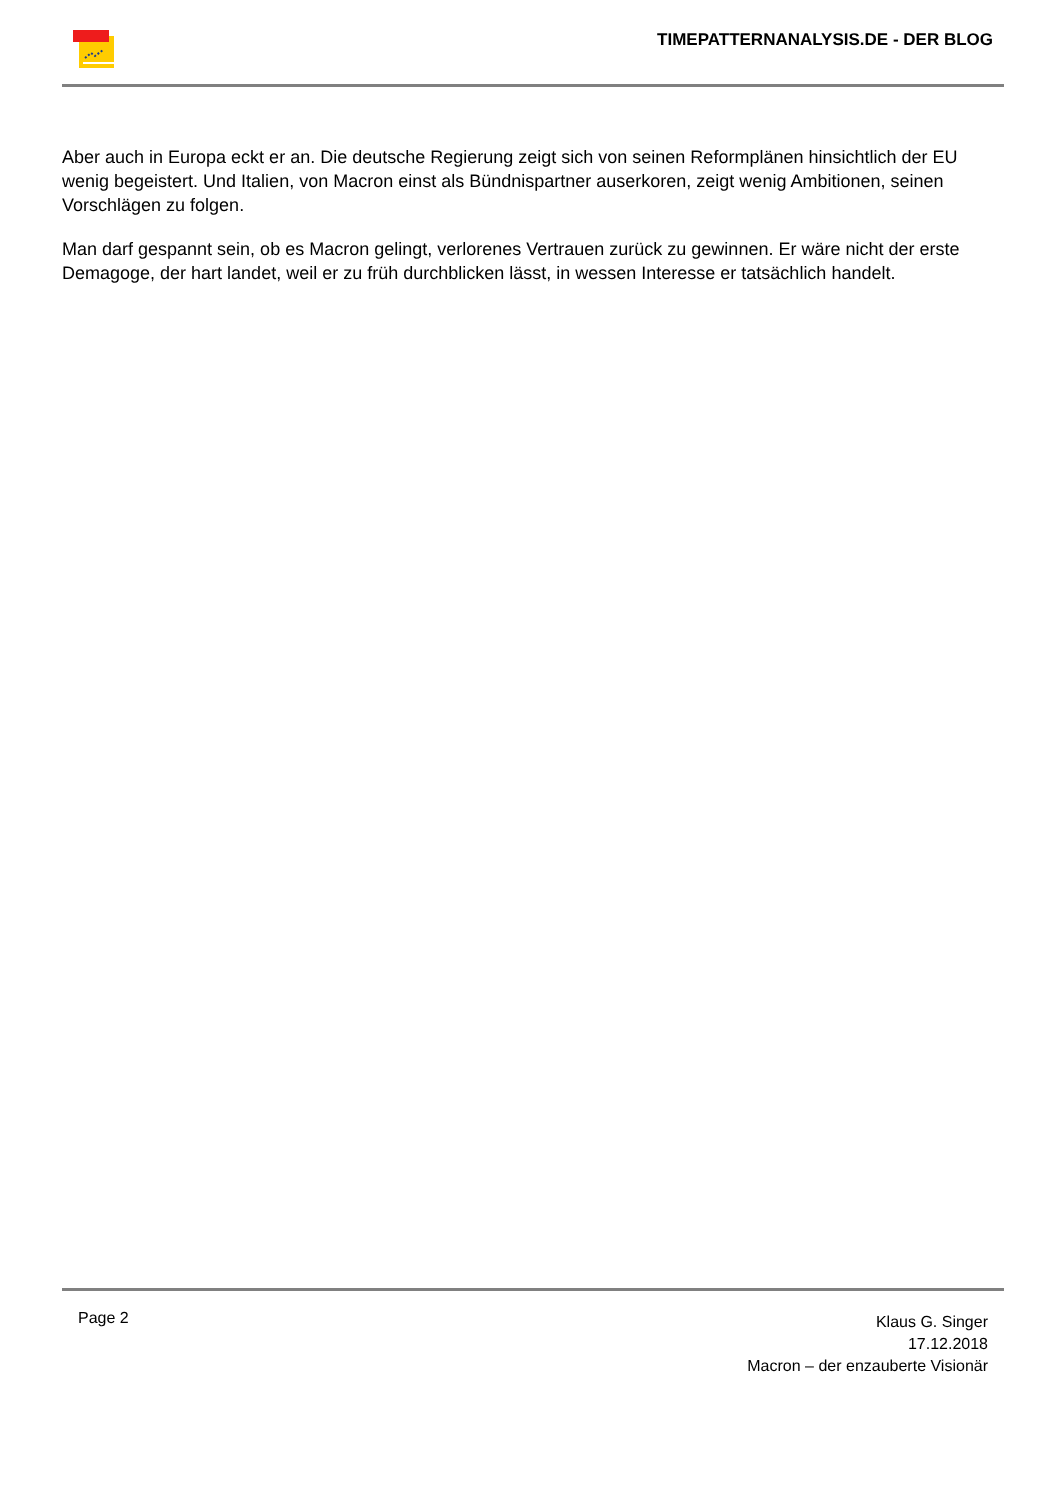TIMEPATTERNANALYSIS.DE - DER BLOG
Aber auch in Europa eckt er an. Die deutsche Regierung zeigt sich von seinen Reformplänen hinsichtlich der EU wenig begeistert. Und Italien, von Macron einst als Bündnispartner auserkoren, zeigt wenig Ambitionen, seinen Vorschlägen zu folgen.
Man darf gespannt sein, ob es Macron gelingt, verlorenes Vertrauen zurück zu gewinnen. Er wäre nicht der erste Demagoge, der hart landet, weil er zu früh durchblicken lässt, in wessen Interesse er tatsächlich handelt.
Page 2
Klaus G. Singer
17.12.2018
Macron – der enzauberte Visionär